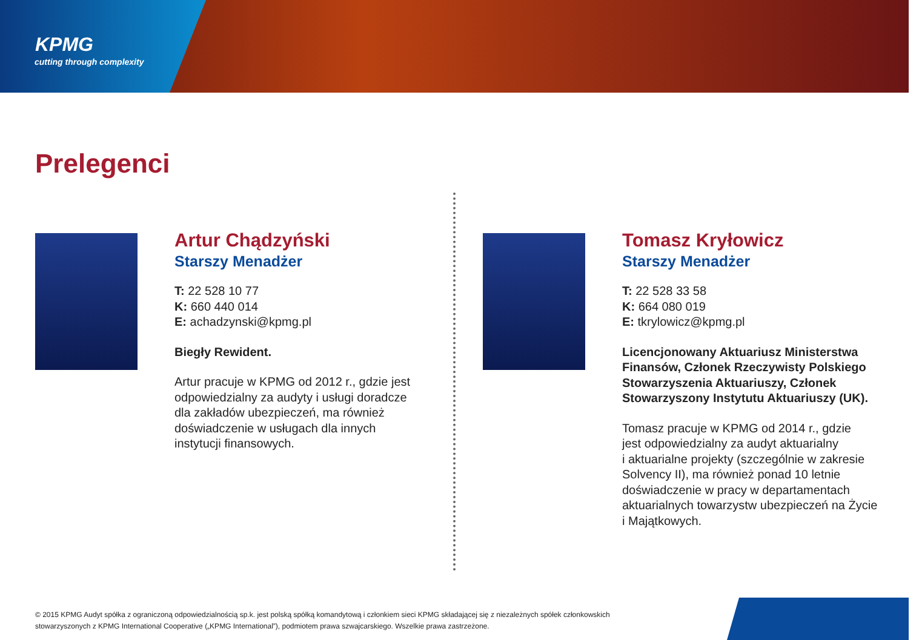KPMG
cutting through complexity
Prelegenci
Artur Chądzyński
Starszy Menadżer
T: 22 528 10 77
K: 660 440 014
E: achadzynski@kpmg.pl
Biegły Rewident.
Artur pracuje w KPMG od 2012 r., gdzie jest
odpowiedzialny za audyty i usługi doradcze
dla zakładów ubezpieczeń, ma również
doświadczenie w usługach dla innych
instytucji finansowych.
Tomasz Kryłowicz
Starszy Menadżer
T: 22 528 33 58
K: 664 080 019
E: tkrylowicz@kpmg.pl
Licencjonowany Aktuariusz Ministerstwa
Finansów, Członek Rzeczywisty Polskiego
Stowarzyszenia Aktuariuszy, Członek
Stowarzyszony Instytutu Aktuariuszy (UK).
Tomasz pracuje w KPMG od 2014 r., gdzie
jest odpowiedzialny za audyt aktuarialny
i aktuarialne projekty (szczególnie w zakresie
Solvency II), ma również ponad 10 letnie
doświadczenie w pracy w departamentach
aktuarialnych towarzystw ubezpieczeń na Życie
i Majątkowych.
© 2015 KPMG Audyt spółka z ograniczoną odpowiedzialnością sp.k. jest polską spółką komandytową i członkiem sieci KPMG składającej się z niezależnych spółek członkowskich stowarzyszonych z KPMG International Cooperative („KPMG International”), podmiotem prawa szwajcarskiego. Wszelkie prawa zastrzeżone.